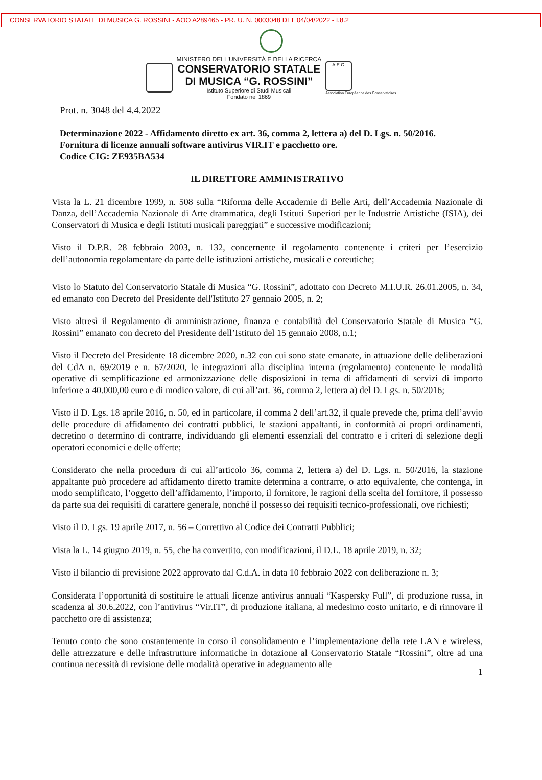CONSERVATORIO STATALE DI MUSICA G. ROSSINI - AOO A289465 - PR. U. N. 0003048 DEL 04/04/2022 - I.8.2
MINISTERO DELL'UNIVERSITÀ E DELLA RICERCA
CONSERVATORIO STATALE
DI MUSICA “G. ROSSINI”
Istituto Superiore di Studi Musicali
Fondato nel 1869
A.E.C.
Association Européenne des Conservatoires
Prot. n. 3048 del 4.4.2022
Determinazione 2022 - Affidamento diretto ex art. 36, comma 2, lettera a) del D. Lgs. n. 50/2016.
Fornitura di licenze annuali software antivirus VIR.IT e pacchetto ore.
Codice CIG: ZE935BA534
IL DIRETTORE AMMINISTRATIVO
Vista la L. 21 dicembre 1999, n. 508 sulla “Riforma delle Accademie di Belle Arti, dell’Accademia Nazionale di Danza, dell’Accademia Nazionale di Arte drammatica, degli Istituti Superiori per le Industrie Artistiche (ISIA), dei Conservatori di Musica e degli Istituti musicali pareggiati” e successive modificazioni;
Visto il D.P.R. 28 febbraio 2003, n. 132, concernente il regolamento contenente i criteri per l’esercizio dell’autonomia regolamentare da parte delle istituzioni artistiche, musicali e coreutiche;
Visto lo Statuto del Conservatorio Statale di Musica “G. Rossini”, adottato con Decreto M.I.U.R. 26.01.2005, n. 34, ed emanato con Decreto del Presidente dell'Istituto 27 gennaio 2005, n. 2;
Visto altresì il Regolamento di amministrazione, finanza e contabilità del Conservatorio Statale di Musica “G. Rossini” emanato con decreto del Presidente dell’Istituto del 15 gennaio 2008, n.1;
Visto il Decreto del Presidente 18 dicembre 2020, n.32 con cui sono state emanate, in attuazione delle deliberazioni del CdA n. 69/2019 e n. 67/2020, le integrazioni alla disciplina interna (regolamento) contenente le modalità operative di semplificazione ed armonizzazione delle disposizioni in tema di affidamenti di servizi di importo inferiore a 40.000,00 euro e di modico valore, di cui all’art. 36, comma 2, lettera a) del D. Lgs. n. 50/2016;
Visto il D. Lgs. 18 aprile 2016, n. 50, ed in particolare, il comma 2 dell’art.32, il quale prevede che, prima dell’avvio delle procedure di affidamento dei contratti pubblici, le stazioni appaltanti, in conformità ai propri ordinamenti, decretino o determino di contrarre, individuando gli elementi essenziali del contratto e i criteri di selezione degli operatori economici e delle offerte;
Considerato che nella procedura di cui all’articolo 36, comma 2, lettera a) del D. Lgs. n. 50/2016, la stazione appaltante può procedere ad affidamento diretto tramite determina a contrarre, o atto equivalente, che contenga, in modo semplificato, l’oggetto dell’affidamento, l’importo, il fornitore, le ragioni della scelta del fornitore, il possesso da parte sua dei requisiti di carattere generale, nonché il possesso dei requisiti tecnico-professionali, ove richiesti;
Visto il D. Lgs. 19 aprile 2017, n. 56 – Correttivo al Codice dei Contratti Pubblici;
Vista la L. 14 giugno 2019, n. 55, che ha convertito, con modificazioni, il D.L. 18 aprile 2019, n. 32;
Visto il bilancio di previsione 2022 approvato dal C.d.A. in data 10 febbraio 2022 con deliberazione n. 3;
Considerata l’opportunità di sostituire le attuali licenze antivirus annuali “Kaspersky Full”, di produzione russa, in scadenza al 30.6.2022, con l’antivirus “Vir.IT”, di produzione italiana, al medesimo costo unitario, e di rinnovare il pacchetto ore di assistenza;
Tenuto conto che sono costantemente in corso il consolidamento e l’implementazione della rete LAN e wireless, delle attrezzature e delle infrastrutture informatiche in dotazione al Conservatorio Statale “Rossini”, oltre ad una continua necessità di revisione delle modalità operative in adeguamento alle
1